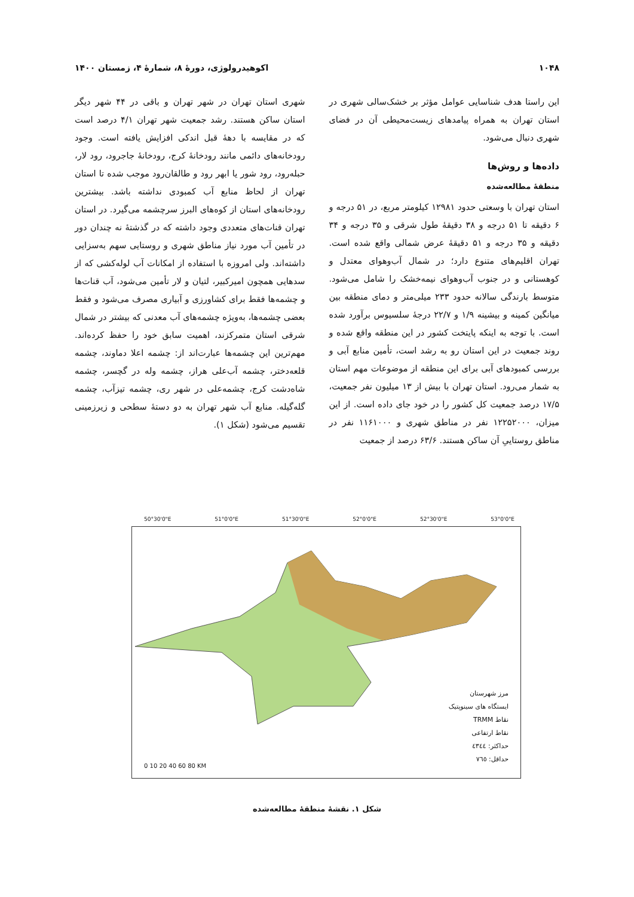۱۰۴۸ اکوهیدرولوژی، دورهٔ ۸، شمارهٔ ۴، زمستان ۱۴۰۰
این راستا هدف شناسایی عوامل مؤثر بر خشک‌سالی شهری در استان تهران به همراه پیامدهای زیست‌محیطی آن در فضای شهری دنبال می‌شود.
داده‌ها و روش‌ها
منطقهٔ مطالعه‌شده
استان تهران با وسعتی حدود ۱۲۹۸۱ کیلومتر مربع، در ۵۱ درجه و ۶ دقیقه تا ۵۱ درجه و ۳۸ دقیقهٔ طول شرقی و ۳۵ درجه و ۳۴ دقیقه و ۳۵ درجه و ۵۱ دقیقهٔ عرض شمالی واقع شده است. تهران اقلیم‌های متنوع دارد؛ در شمال آب‌وهوای معتدل و کوهستانی و در جنوب آب‌وهوای نیمه‌خشک را شامل می‌شود. متوسط بارندگی سالانه حدود ۲۳۳ میلی‌متر و دمای منطقه بین میانگین کمینه و بیشینه ۱/۹ و ۲۲/۷ درجهٔ سلسیوس برآورد شده است. با توجه به اینکه پایتخت کشور در این منطقه واقع شده و روند جمعیت در این استان رو به رشد است، تأمین منابع آبی و بررسی کمبودهای آبی برای این منطقه از موضوعات مهم استان به شمار می‌رود. استان تهران با بیش از ۱۳ میلیون نفر جمعیت، ۱۷/۵ درصد جمعیت کل کشور را در خود جای داده است. از این میزان، ۱۲۲۵۲۰۰۰ نفر در مناطق شهری و ۱۱۶۱۰۰۰ نفر در مناطق روستاییِ آن ساکن هستند. ۶۳/۶ درصد از جمعیت
شهری استان تهران در شهر تهران و باقی در ۴۴ شهر دیگر استان ساکن هستند. رشد جمعیت شهر تهران ۴/۱ درصد است که در مقایسه با دههٔ قبل اندکی افزایش یافته است. وجود رودخانه‌های دائمی مانند رودخانهٔ کرج، رودخانهٔ جاجرود، رود لار، حبله‌رود، رود شور یا ابهر رود و طالقان‌رود موجب شده تا استان تهران از لحاظ منابع آب کمبودی نداشته باشد. بیشترین رودخانه‌های استان از کوه‌های البرز سرچشمه می‌گیرد. در استان تهران قنات‌های متعددی وجود داشته که در گذشتهٔ نه چندان دور در تأمین آب مورد نیاز مناطق شهری و روستایی سهم به‌سزایی داشته‌اند. ولی امروزه با استفاده از امکانات آب لوله‌کشی که از سدهایی همچون امیرکبیر، لتیان و لار تأمین می‌شود، آب قنات‌ها و چشمه‌ها فقط برای کشاورزی و آبیاری مصرف می‌شود و فقط بعضی چشمه‌ها، به‌ویژه چشمه‌های آب معدنی که بیشتر در شمال شرقی استان متمرکزند، اهمیت سابق خود را حفظ کرده‌اند. مهم‌ترین این چشمه‌ها عبارت‌اند از: چشمه اعلا دماوند، چشمه قلعه‌دختر، چشمه آب‌علی هراز، چشمه وله در گچسر، چشمه شاه‌دشت کرج، چشمه‌علی در شهر ری، چشمه تیزآب، چشمه گله‌گیله. منابع آب شهر تهران به دو دستهٔ سطحی و زیرزمینی تقسیم می‌شود (شکل ۱).
مرز شهرستان
ایستگاه های سینوپتیک
نقاط TRMM
نقاط ارتفاعی
حداکثر: ٤٣٤٤
حداقل: ٧٦٥
0 10 20 40 60 80 KM
50°30'0"E 51°0'0"E 51°30'0"E 52°0'0"E 52°30'0"E 53°0'0"E
شکل ۱. نقشهٔ منطقهٔ مطالعه‌شده